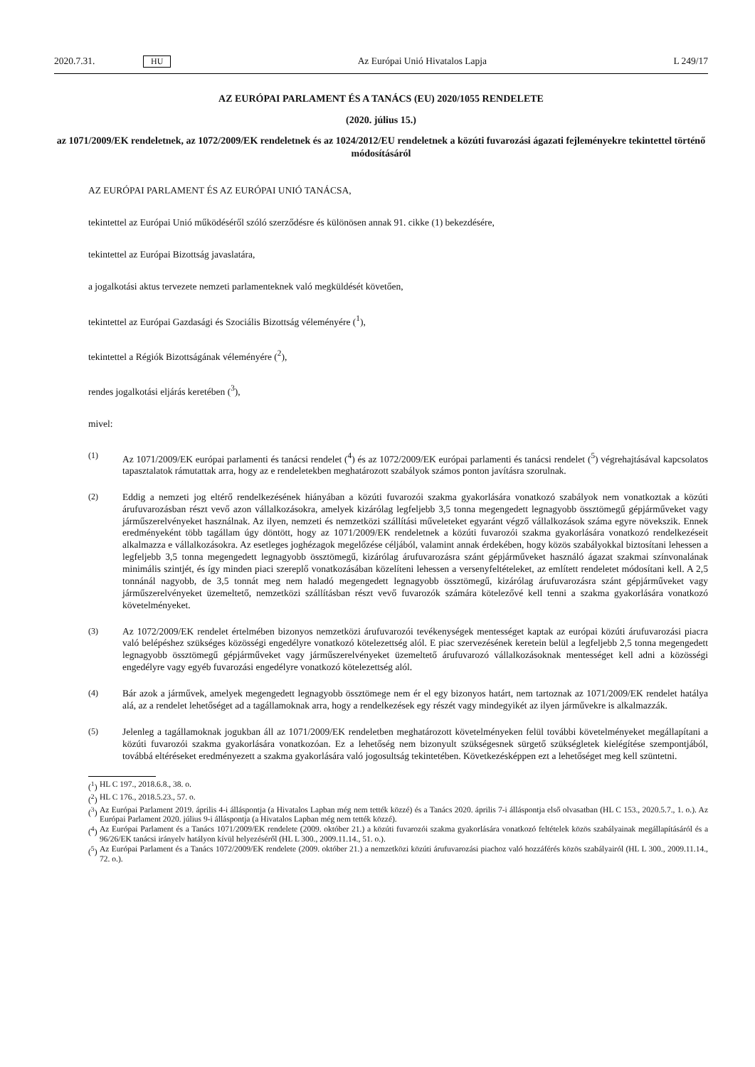2020.7.31. HU Az Európai Unió Hivatalos Lapja L 249/17
AZ EURÓPAI PARLAMENT ÉS A TANÁCS (EU) 2020/1055 RENDELETE
(2020. július 15.)
az 1071/2009/EK rendeletnek, az 1072/2009/EK rendeletnek és az 1024/2012/EU rendeletnek a közúti fuvarozási ágazati fejleményekre tekintettel történő módosításáról
AZ EURÓPAI PARLAMENT ÉS AZ EURÓPAI UNIÓ TANÁCSA,
tekintettel az Európai Unió működéséről szóló szerződésre és különösen annak 91. cikke (1) bekezdésére,
tekintettel az Európai Bizottság javaslatára,
a jogalkotási aktus tervezete nemzeti parlamenteknek való megküldését követően,
tekintettel az Európai Gazdasági és Szociális Bizottság véleményére (<sup>1</sup>),
tekintettel a Régiók Bizottságának véleményére (<sup>2</sup>),
rendes jogalkotási eljárás keretében (<sup>3</sup>),
mivel:
(1) Az 1071/2009/EK európai parlamenti és tanácsi rendelet (<sup>4</sup>) és az 1072/2009/EK európai parlamenti és tanácsi rendelet (<sup>5</sup>) végrehajtásával kapcsolatos tapasztalatok rámutattak arra, hogy az e rendeletekben meghatározott szabályok számos ponton javításra szorulnak.
(2) Eddig a nemzeti jog eltérő rendelkezésének hiányában a közúti fuvarozói szakma gyakorlására vonatkozó szabályok nem vonatkoztak a közúti árufuvarozásban részt vevő azon vállalkozásokra, amelyek kizárólag legfeljebb 3,5 tonna megengedett legnagyobb össztömegű gépjárműveket vagy járműszerelvényeket használnak. Az ilyen, nemzeti és nemzetközi szállítási műveleteket egyaránt végző vállalkozások száma egyre növekszik. Ennek eredményeként több tagállam úgy döntött, hogy az 1071/2009/EK rendeletnek a közúti fuvarozói szakma gyakorlására vonatkozó rendelkezéseit alkalmazza e vállalkozásokra. Az esetleges joghézagok megelőzése céljából, valamint annak érdekében, hogy közös szabályokkal biztosítani lehessen a legfeljebb 3,5 tonna megengedett legnagyobb össztömegű, kizárólag árufuvarozásra szánt gépjárműveket használó ágazat szakmai színvonalának minimális szintjét, és így minden piaci szereplő vonatkozásában közelíteni lehessen a versenyfeltételeket, az említett rendeletet módosítani kell. A 2,5 tonnánál nagyobb, de 3,5 tonnát meg nem haladó megengedett legnagyobb össztömegű, kizárólag árufuvarozásra szánt gépjárműveket vagy járműszerelvényeket üzemeltető, nemzetközi szállításban részt vevő fuvarozók számára kötelezővé kell tenni a szakma gyakorlására vonatkozó követelményeket.
(3) Az 1072/2009/EK rendelet értelmében bizonyos nemzetközi árufuvarozói tevékenységek mentességet kaptak az európai közúti árufuvarozási piacra való belépéshez szükséges közösségi engedélyre vonatkozó kötelezettség alól. E piac szervezésének keretein belül a legfeljebb 2,5 tonna megengedett legnagyobb össztömegű gépjárműveket vagy járműszerelvényeket üzemeltető árufuvarozó vállalkozásoknak mentességet kell adni a közösségi engedélyre vagy egyéb fuvarozási engedélyre vonatkozó kötelezettség alól.
(4) Bár azok a járművek, amelyek megengedett legnagyobb össztömege nem ér el egy bizonyos határt, nem tartoznak az 1071/2009/EK rendelet hatálya alá, az a rendelet lehetőséget ad a tagállamoknak arra, hogy a rendelkezések egy részét vagy mindegyikét az ilyen járművekre is alkalmazzák.
(5) Jelenleg a tagállamoknak jogukban áll az 1071/2009/EK rendeletben meghatározott követelményeken felül további követelményeket megállapítani a közúti fuvarozói szakma gyakorlására vonatkozóan. Ez a lehetőség nem bizonyult szükségesnek sürgető szükségletek kielégítése szempontjából, továbbá eltéréseket eredményezett a szakma gyakorlására való jogosultság tekintetében. Következésképpen ezt a lehetőséget meg kell szüntetni.
(<sup>1</sup>) HL C 197., 2018.6.8., 38. o.
(<sup>2</sup>) HL C 176., 2018.5.23., 57. o.
(<sup>3</sup>) Az Európai Parlament 2019. április 4-i álláspontja (a Hivatalos Lapban még nem tették közzé) és a Tanács 2020. április 7-i álláspontja első olvasatban (HL C 153., 2020.5.7., 1. o.). Az Európai Parlament 2020. július 9-i álláspontja (a Hivatalos Lapban még nem tették közzé).
(<sup>4</sup>) Az Európai Parlament és a Tanács 1071/2009/EK rendelete (2009. október 21.) a közúti fuvarozói szakma gyakorlására vonatkozó feltételek közös szabályainak megállapításáról és a 96/26/EK tanácsi irányelv hatályon kívül helyezéséről (HL L 300., 2009.11.14., 51. o.).
(<sup>5</sup>) Az Európai Parlament és a Tanács 1072/2009/EK rendelete (2009. október 21.) a nemzetközi közúti árufuvarozási piachoz való hozzáférés közös szabályairól (HL L 300., 2009.11.14., 72. o.).